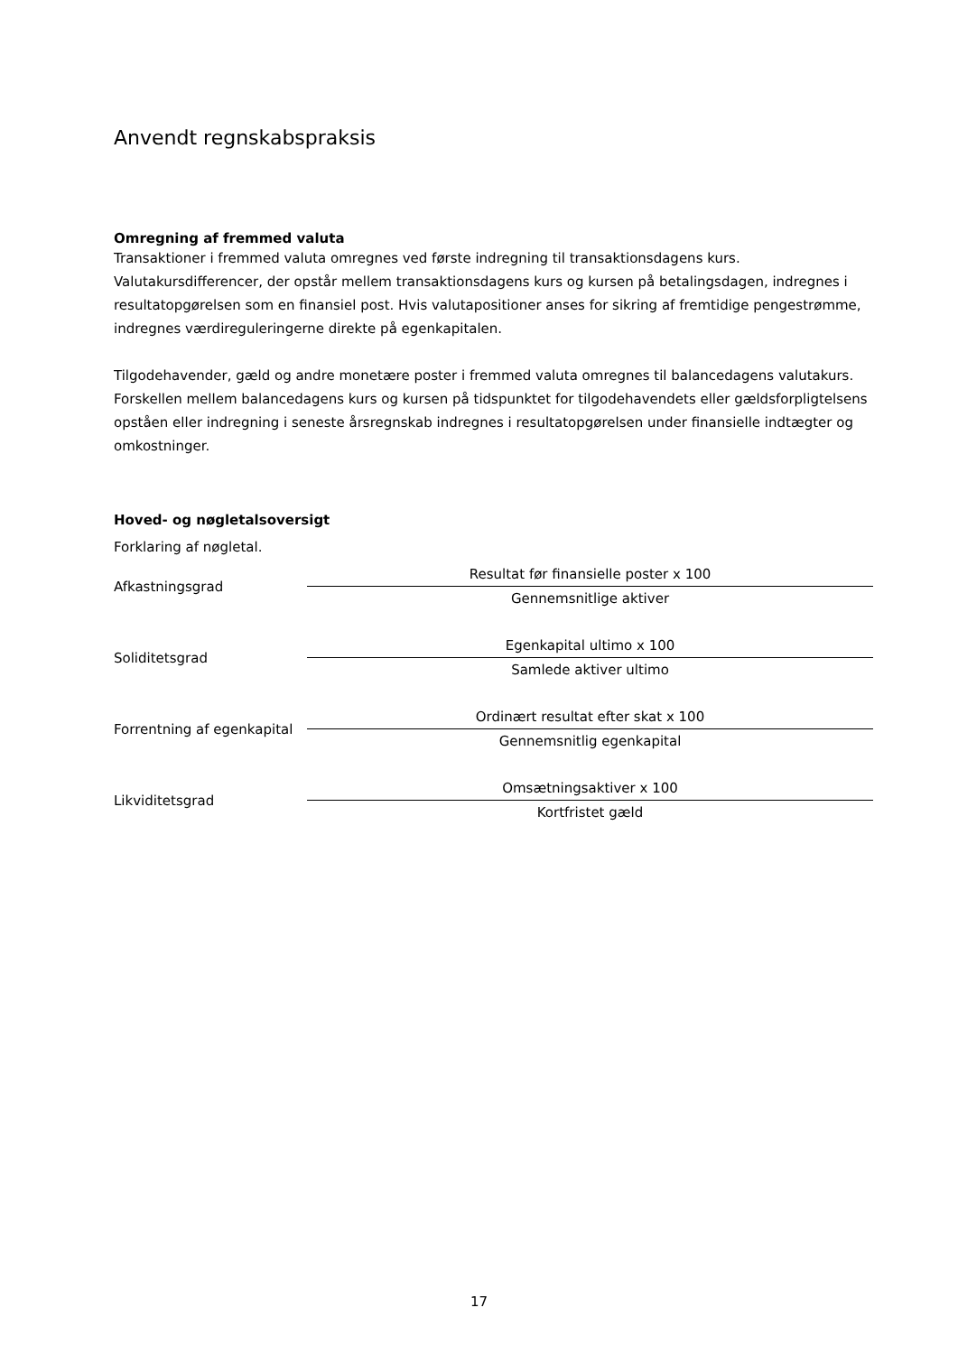Anvendt regnskabspraksis
Omregning af fremmed valuta
Transaktioner i fremmed valuta omregnes ved første indregning til transaktionsdagens kurs. Valutakursdifferencer, der opstår mellem transaktionsdagens kurs og kursen på betalingsdagen, indregnes i resultatopgørelsen som en finansiel post. Hvis valutapositioner anses for sikring af fremtidige pengestrømme, indregnes værdireguleringerne direkte på egenkapitalen.
Tilgodehavender, gæld og andre monetære poster i fremmed valuta omregnes til balancedagens valutakurs. Forskellen mellem balancedagens kurs og kursen på tidspunktet for tilgodehavendets eller gældsforpligtelsens opståen eller indregning i seneste årsregnskab indregnes i resultatopgørelsen under finansielle indtægter og omkostninger.
Hoved- og nøgletalsoversigt
Forklaring af nøgletal.
| Afkastningsgrad | Resultat før finansielle poster x 100 |
| | Gennemsnitlige aktiver |
| Soliditetsgrad | Egenkapital ultimo x 100 |
| | Samlede aktiver ultimo |
| Forrentning af egenkapital | Ordinært resultat efter skat x 100 |
| | Gennemsnitlig egenkapital |
| Likviditetsgrad | Omsætningsaktiver x 100 |
| | Kortfristet gæld |
17